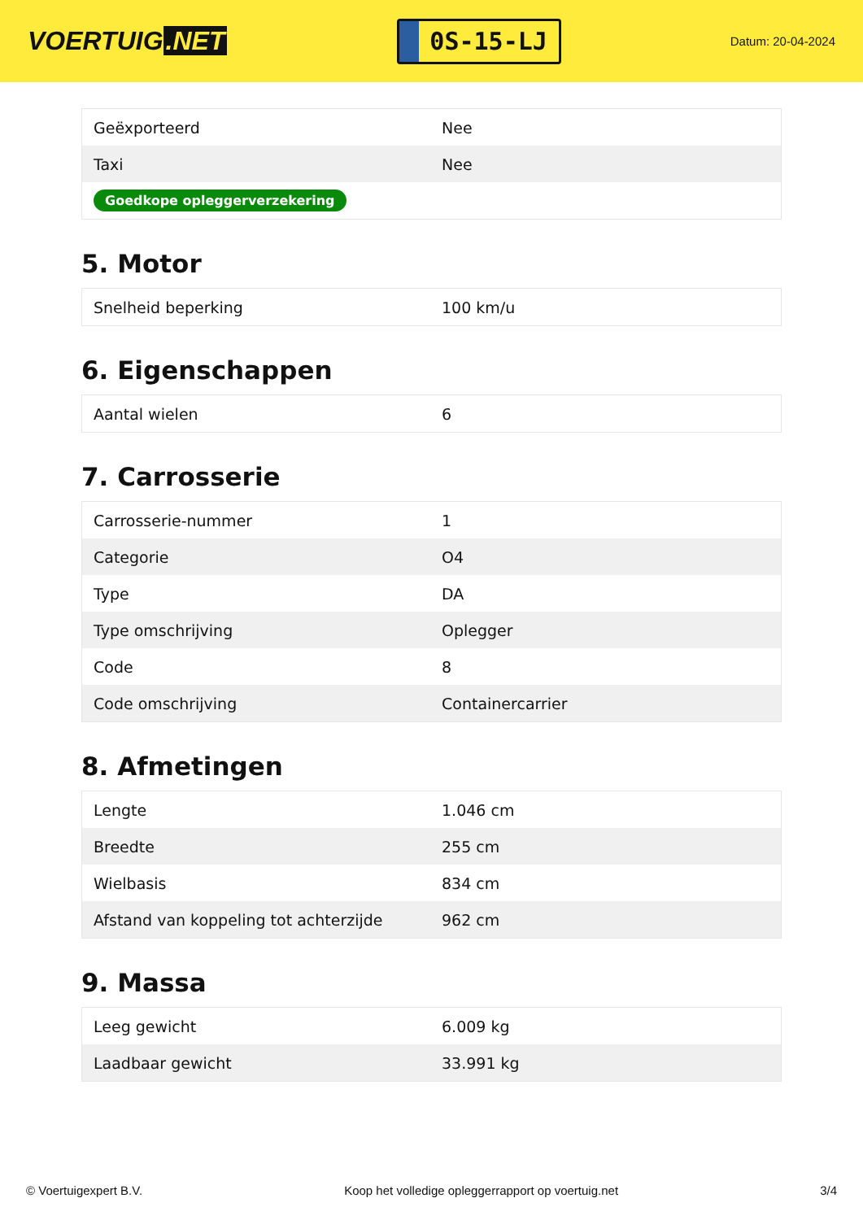VOERTUIG.NET
0S-15-LJ
Datum: 20-04-2024
| Geëxporteerd | Nee |
| Taxi | Nee |
| Goedkope opleggerverzekering | |
5. Motor
| Snelheid beperking | 100 km/u |
6. Eigenschappen
| Aantal wielen | 6 |
7. Carrosserie
| Carrosserie-nummer | 1 |
| Categorie | O4 |
| Type | DA |
| Type omschrijving | Oplegger |
| Code | 8 |
| Code omschrijving | Containercarrier |
8. Afmetingen
| Lengte | 1.046 cm |
| Breedte | 255 cm |
| Wielbasis | 834 cm |
| Afstand van koppeling tot achterzijde | 962 cm |
9. Massa
| Leeg gewicht | 6.009 kg |
| Laadbaar gewicht | 33.991 kg |
© Voertuigexpert B.V. Koop het volledige opleggerrapport op voertuig.net 3/4